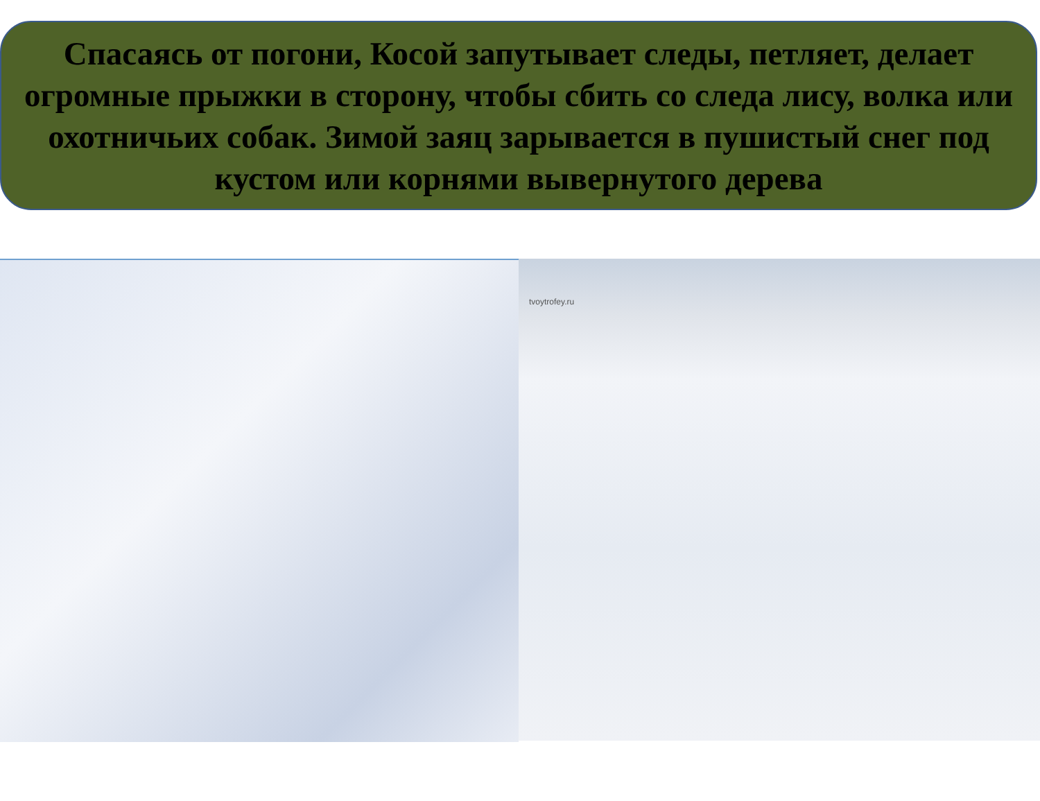Спасаясь от погони, Косой запутывает следы, петляет, делает огромные прыжки в сторону, чтобы сбить со следа лису, волка или охотничьих собак. Зимой заяц зарывается в пушистый снег под кустом или корнями вывернутого дерева
tvoytrofey.ru